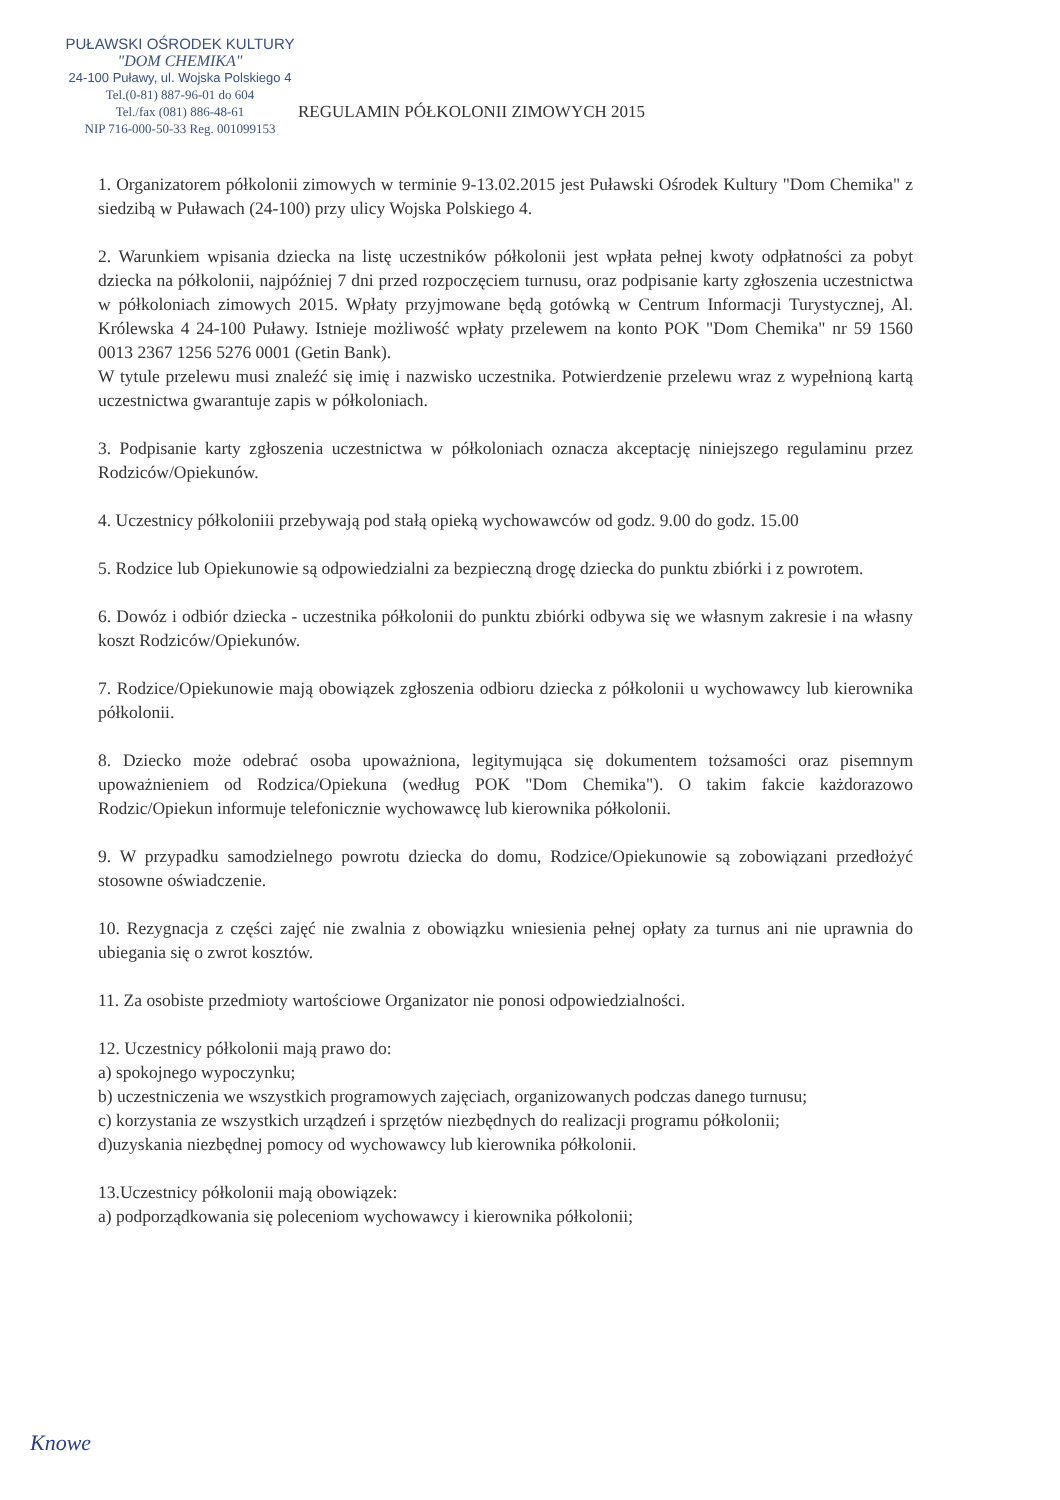PUŁAWSKI OŚRODEK KULTURY
"DOM CHEMIKA"
24-100 Puławy, ul. Wojska Polskiego 4
Tel.(0-81) 887-96-01 do 604
Tel./fax (081) 886-48-61
NIP 716-000-50-33 Reg. 001099153
REGULAMIN PÓŁKOLONII ZIMOWYCH 2015
1. Organizatorem półkolonii zimowych w terminie 9-13.02.2015 jest Puławski Ośrodek Kultury "Dom Chemika" z siedzibą w Puławach (24-100) przy ulicy Wojska Polskiego 4.
2. Warunkiem wpisania dziecka na listę uczestników półkolonii jest wpłata pełnej kwoty odpłatności za pobyt dziecka na półkolonii, najpóźniej 7 dni przed rozpoczęciem turnusu, oraz podpisanie karty zgłoszenia uczestnictwa w półkoloniach zimowych 2015. Wpłaty przyjmowane będą gotówką w Centrum Informacji Turystycznej, Al. Królewska 4 24-100 Puławy. Istnieje możliwość wpłaty przelewem na konto POK "Dom Chemika" nr 59 1560 0013 2367 1256 5276 0001 (Getin Bank).
W tytule przelewu musi znaleźć się imię i nazwisko uczestnika. Potwierdzenie przelewu wraz z wypełnioną kartą uczestnictwa gwarantuje zapis w półkoloniach.
3. Podpisanie karty zgłoszenia uczestnictwa w półkoloniach oznacza akceptację niniejszego regulaminu przez Rodziców/Opiekunów.
4. Uczestnicy półkoloniii przebywają pod stałą opieką wychowawców od godz. 9.00 do godz. 15.00
5. Rodzice lub Opiekunowie są odpowiedzialni za bezpieczną drogę dziecka do punktu zbiórki i z powrotem.
6. Dowóz i odbiór dziecka - uczestnika półkolonii do punktu zbiórki odbywa się we własnym zakresie i na własny koszt Rodziców/Opiekunów.
7. Rodzice/Opiekunowie mają obowiązek zgłoszenia odbioru dziecka z półkolonii u wychowawcy lub kierownika półkolonii.
8. Dziecko może odebrać osoba upoważniona, legitymująca się dokumentem tożsamości oraz pisemnym upoważnieniem od Rodzica/Opiekuna (według POK "Dom Chemika"). O takim fakcie każdorazowo Rodzic/Opiekun informuje telefonicznie wychowawcę lub kierownika półkolonii.
9. W przypadku samodzielnego powrotu dziecka do domu, Rodzice/Opiekunowie są zobowiązani przedłożyć stosowne oświadczenie.
10. Rezygnacja z części zajęć nie zwalnia z obowiązku wniesienia pełnej opłaty za turnus ani nie uprawnia do ubiegania się o zwrot kosztów.
11. Za osobiste przedmioty wartościowe Organizator nie ponosi odpowiedzialności.
12. Uczestnicy półkolonii mają prawo do:
a) spokojnego wypoczynku;
b) uczestniczenia we wszystkich programowych zajęciach, organizowanych podczas danego turnusu;
c) korzystania ze wszystkich urządzeń i sprzętów niezbędnych do realizacji programu półkolonii;
d)uzyskania niezbędnej pomocy od wychowawcy lub kierownika półkolonii.
13.Uczestnicy półkolonii mają obowiązek:
a) podporządkowania się poleceniom wychowawcy i kierownika półkolonii;
Knowe